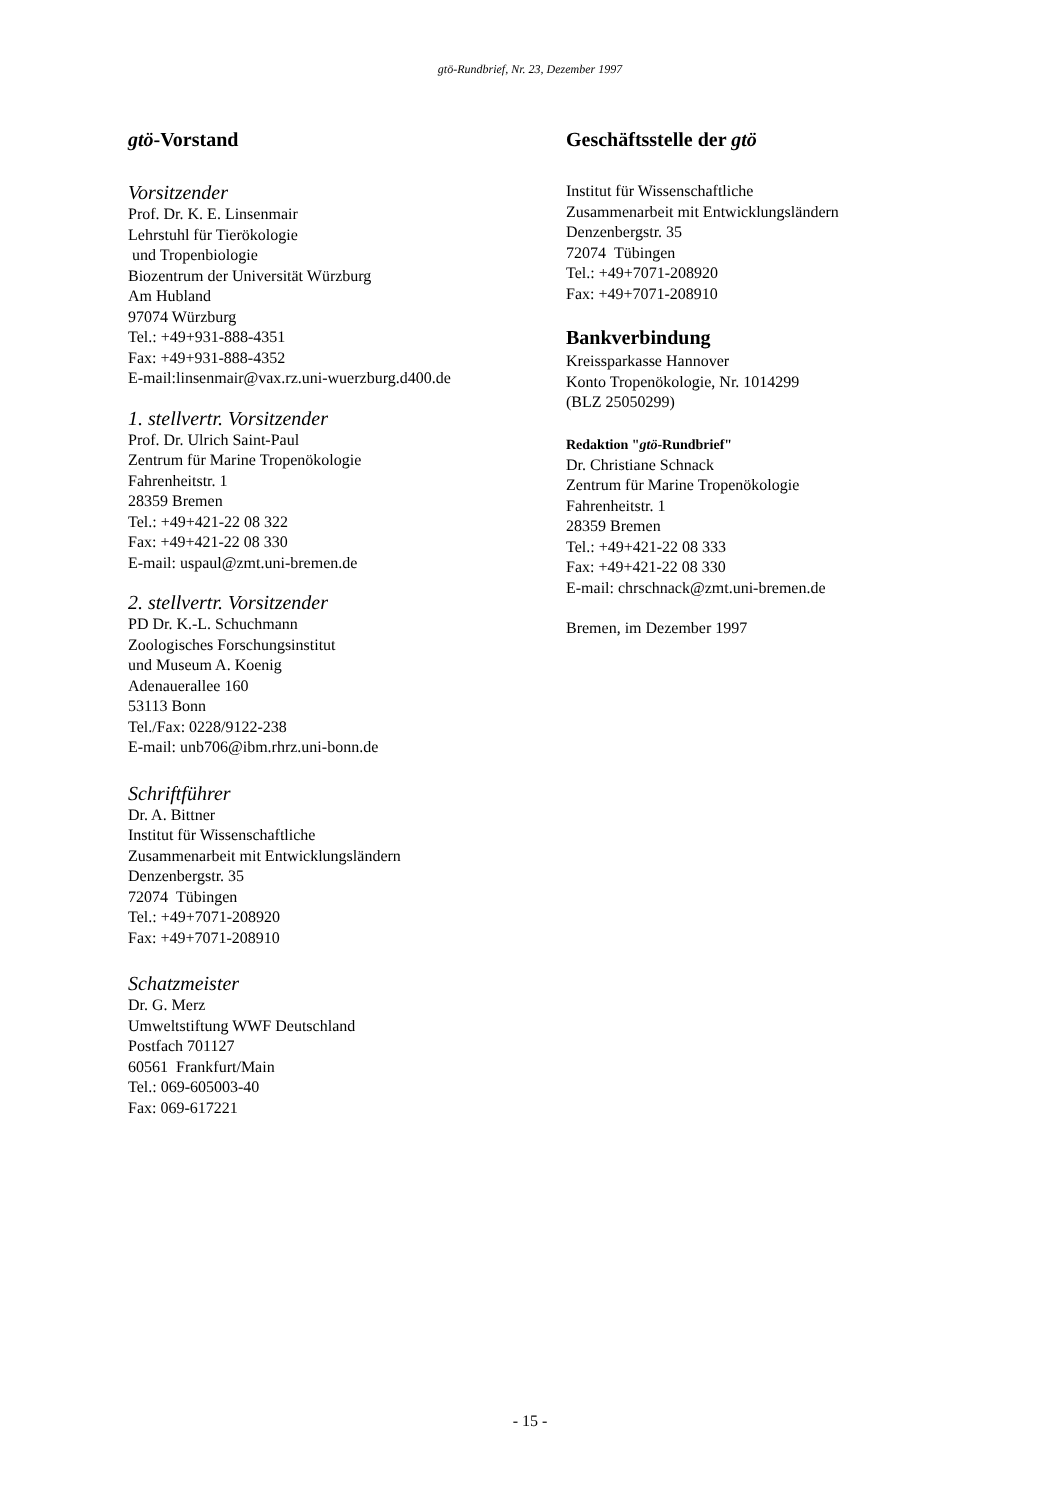gtö-Rundbrief, Nr. 23, Dezember 1997
gtö-Vorstand
Vorsitzender
Prof. Dr. K. E. Linsenmair
Lehrstuhl für Tierökologie
und Tropenbiologie
Biozentrum der Universität Würzburg
Am Hubland
97074 Würzburg
Tel.: +49+931-888-4351
Fax: +49+931-888-4352
E-mail:linsenmair@vax.rz.uni-wuerzburg.d400.de
1. stellvertr. Vorsitzender
Prof. Dr. Ulrich Saint-Paul
Zentrum für Marine Tropenökologie
Fahrenheitstr. 1
28359 Bremen
Tel.: +49+421-22 08 322
Fax: +49+421-22 08 330
E-mail: uspaul@zmt.uni-bremen.de
2. stellvertr. Vorsitzender
PD Dr. K.-L. Schuchmann
Zoologisches Forschungsinstitut
und Museum A. Koenig
Adenauerallee 160
53113 Bonn
Tel./Fax: 0228/9122-238
E-mail: unb706@ibm.rhrz.uni-bonn.de
Schriftführer
Dr. A. Bittner
Institut für Wissenschaftliche
Zusammenarbeit mit Entwicklungsländern
Denzenbergstr. 35
72074 Tübingen
Tel.: +49+7071-208920
Fax: +49+7071-208910
Schatzmeister
Dr. G. Merz
Umweltstiftung WWF Deutschland
Postfach 701127
60561 Frankfurt/Main
Tel.: 069-605003-40
Fax: 069-617221
Geschäftsstelle der gtö
Institut für Wissenschaftliche
Zusammenarbeit mit Entwicklungsländern
Denzenbergstr. 35
72074 Tübingen
Tel.: +49+7071-208920
Fax: +49+7071-208910
Bankverbindung
Kreissparkasse Hannover
Konto Tropenökologie, Nr. 1014299
(BLZ 25050299)
Redaktion "gtö-Rundbrief"
Dr. Christiane Schnack
Zentrum für Marine Tropenökologie
Fahrenheitstr. 1
28359 Bremen
Tel.: +49+421-22 08 333
Fax: +49+421-22 08 330
E-mail: chrschnack@zmt.uni-bremen.de
Bremen, im Dezember 1997
- 15 -